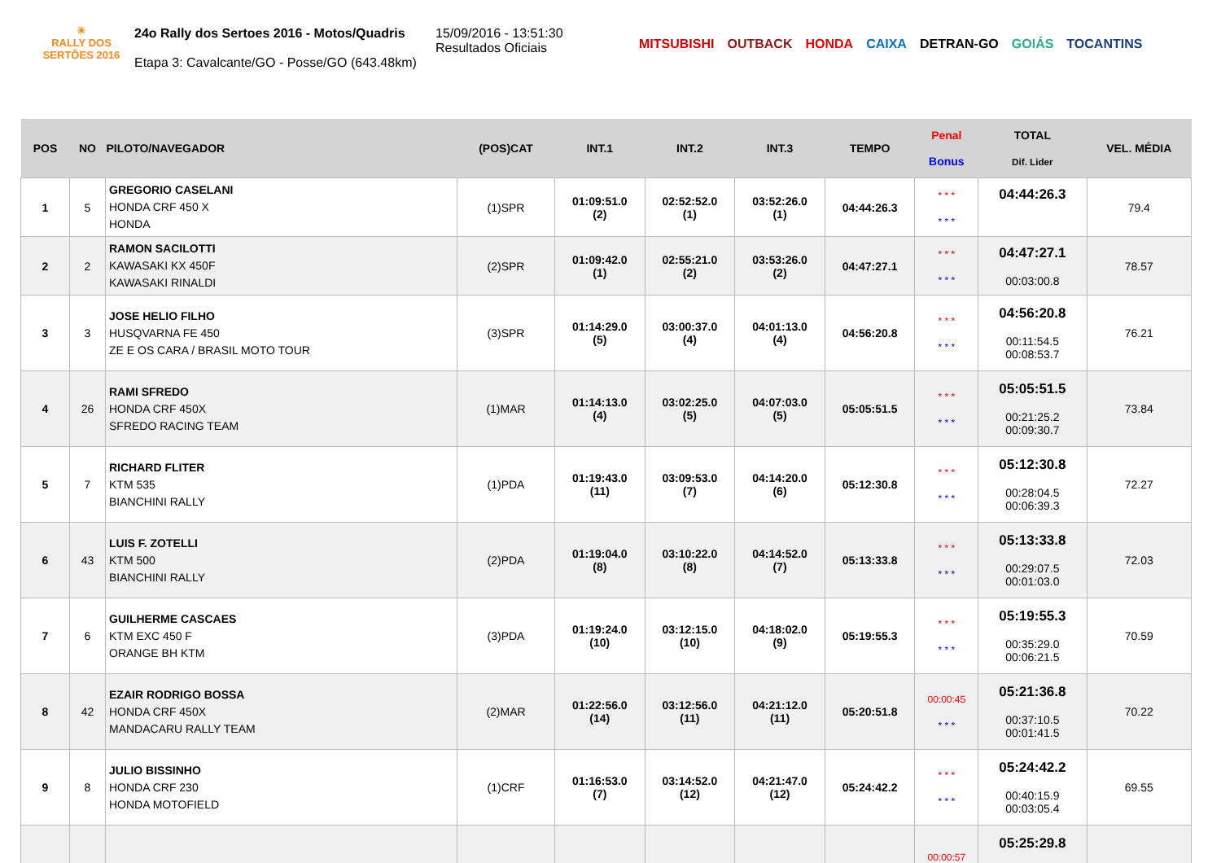☀
RALLY DOS
SERTÕES 2016
24o Rally dos Sertoes 2016 - Motos/Quadris
Etapa 3: Cavalcante/GO - Posse/GO (643.48km)
15/09/2016 - 13:51:30
Resultados Oficiais
MITSUBISHI OUTBACK HONDA CAIXA DETRAN-GO GOIÁS TOCANTINS
| POS | NO | PILOTO/NAVEGADOR | (POS)CAT | INT.1 | INT.2 | INT.3 | TEMPO | Penal Bonus | TOTAL Dif. Lider | VEL. MÉDIA |
| --- | --- | --- | --- | --- | --- | --- | --- | --- | --- | --- |
| 1 | 5 | GREGORIO CASELANI HONDA CRF 450 X HONDA | (1)SPR | 01:09:51.0 (2) | 02:52:52.0 (1) | 03:52:26.0 (1) | 04:44:26.3 | * * * * * * | 04:44:26.3 | 79.4 |
| 2 | 2 | RAMON SACILOTTI KAWASAKI KX 450F KAWASAKI RINALDI | (2)SPR | 01:09:42.0 (1) | 02:55:21.0 (2) | 03:53:26.0 (2) | 04:47:27.1 | * * * * * * | 04:47:27.1 00:03:00.8 | 78.57 |
| 3 | 3 | JOSE HELIO FILHO HUSQVARNA FE 450 ZE E OS CARA / BRASIL MOTO TOUR | (3)SPR | 01:14:29.0 (5) | 03:00:37.0 (4) | 04:01:13.0 (4) | 04:56:20.8 | * * * * * * | 04:56:20.8 00:11:54.5 00:08:53.7 | 76.21 |
| 4 | 26 | RAMI SFREDO HONDA CRF 450X SFREDO RACING TEAM | (1)MAR | 01:14:13.0 (4) | 03:02:25.0 (5) | 04:07:03.0 (5) | 05:05:51.5 | * * * * * * | 05:05:51.5 00:21:25.2 00:09:30.7 | 73.84 |
| 5 | 7 | RICHARD FLITER KTM 535 BIANCHINI RALLY | (1)PDA | 01:19:43.0 (11) | 03:09:53.0 (7) | 04:14:20.0 (6) | 05:12:30.8 | * * * * * * | 05:12:30.8 00:28:04.5 00:06:39.3 | 72.27 |
| 6 | 43 | LUIS F. ZOTELLI KTM 500 BIANCHINI RALLY | (2)PDA | 01:19:04.0 (8) | 03:10:22.0 (8) | 04:14:52.0 (7) | 05:13:33.8 | * * * * * * | 05:13:33.8 00:29:07.5 00:01:03.0 | 72.03 |
| 7 | 6 | GUILHERME CASCAES KTM EXC 450 F ORANGE BH KTM | (3)PDA | 01:19:24.0 (10) | 03:12:15.0 (10) | 04:18:02.0 (9) | 05:19:55.3 | * * * * * * | 05:19:55.3 00:35:29.0 00:06:21.5 | 70.59 |
| 8 | 42 | EZAIR RODRIGO BOSSA HONDA CRF 450X MANDACARU RALLY TEAM | (2)MAR | 01:22:56.0 (14) | 03:12:56.0 (11) | 04:21:12.0 (11) | 05:20:51.8 | 00:00:45 * * * | 05:21:36.8 00:37:10.5 00:01:41.5 | 70.22 |
| 9 | 8 | JULIO BISSINHO HONDA CRF 230 HONDA MOTOFIELD | (1)CRF | 01:16:53.0 (7) | 03:14:52.0 (12) | 04:21:47.0 (12) | 05:24:42.2 | * * * * * * | 05:24:42.2 00:40:15.9 00:03:05.4 | 69.55 |
| | | | | | | | | 00:00:57 | 05:25:29.8 | |